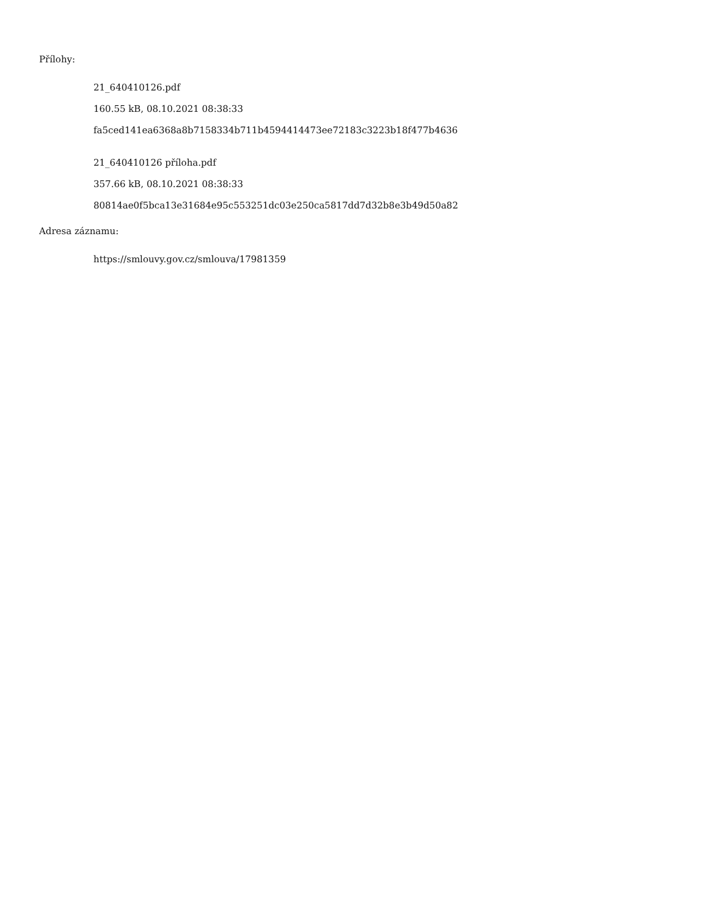Přílohy:
21_640410126.pdf
160.55 kB, 08.10.2021 08:38:33
fa5ced141ea6368a8b7158334b711b4594414473ee72183c3223b18f477b4636
21_640410126 příloha.pdf
357.66 kB, 08.10.2021 08:38:33
80814ae0f5bca13e31684e95c553251dc03e250ca5817dd7d32b8e3b49d50a82
Adresa záznamu:
https://smlouvy.gov.cz/smlouva/17981359